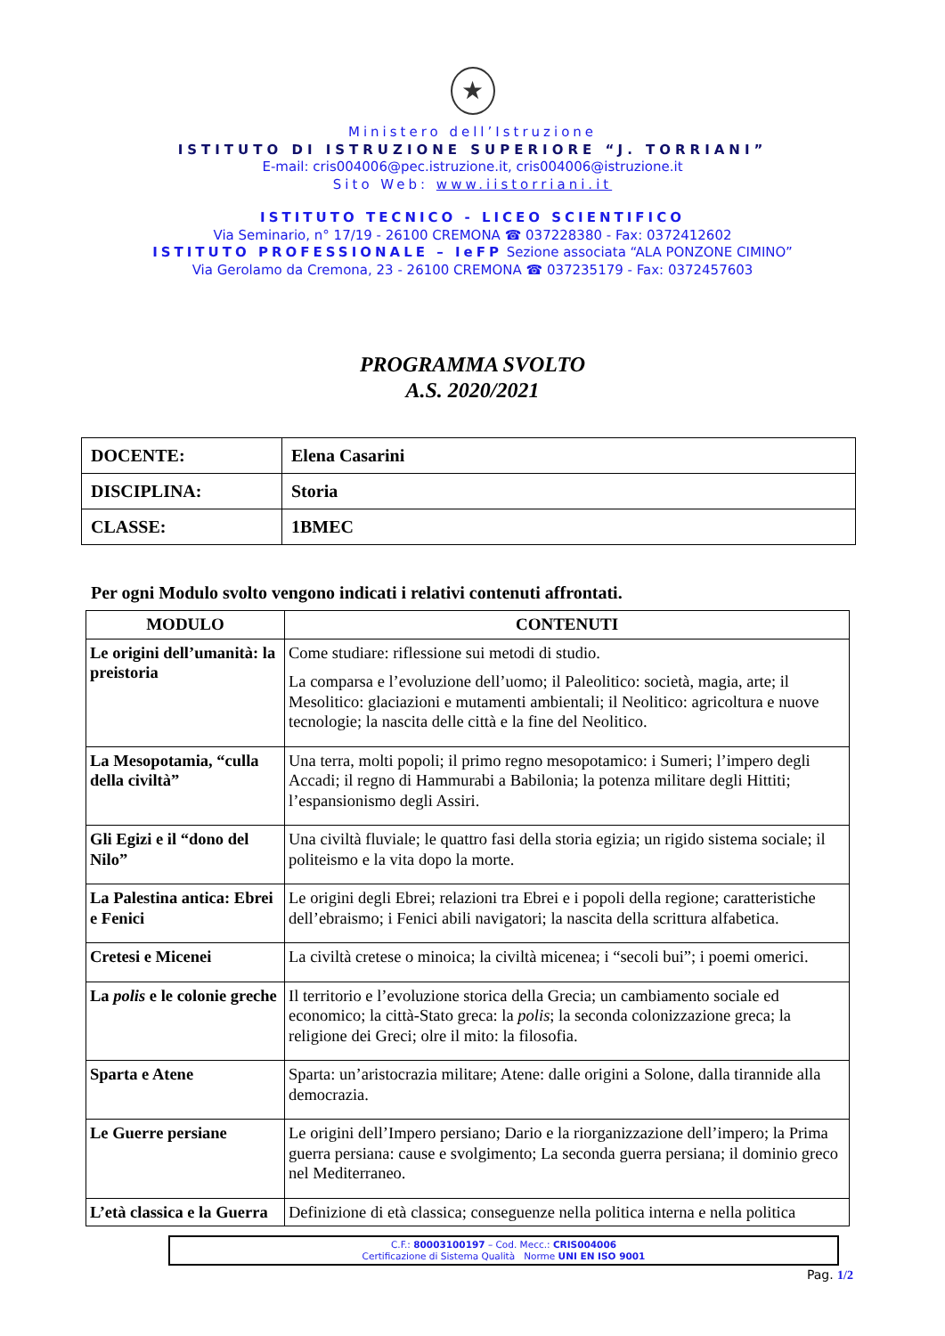★
Ministero dell’Istruzione
ISTITUTO DI ISTRUZIONE SUPERIORE “J. TORRIANI”
E-mail: cris004006@pec.istruzione.it, cris004006@istruzione.it
Sito Web: www.iistorriani.it
ISTITUTO TECNICO - LICEO SCIENTIFICO
Via Seminario, n° 17/19 - 26100 CREMONA ☎ 037228380 - Fax: 0372412602
ISTITUTO PROFESSIONALE – IeFP Sezione associata “ALA PONZONE CIMINO”
Via Gerolamo da Cremona, 23 - 26100 CREMONA ☎ 037235179 - Fax: 0372457603
PROGRAMMA SVOLTO
A.S. 2020/2021
| DOCENTE: | Elena Casarini |
| DISCIPLINA: | Storia |
| CLASSE: | 1BMEC |
Per ogni Modulo svolto vengono indicati i relativi contenuti affrontati.
| MODULO | CONTENUTI |
| --- | --- |
| Le origini dell’umanità: la preistoria | Come studiare: riflessione sui metodi di studio. La comparsa e l’evoluzione dell’uomo; il Paleolitico: società, magia, arte; il Mesolitico: glaciazioni e mutamenti ambientali; il Neolitico: agricoltura e nuove tecnologie; la nascita delle città e la fine del Neolitico. |
| La Mesopotamia, “culla della civiltà” | Una terra, molti popoli; il primo regno mesopotamico: i Sumeri; l’impero degli Accadi; il regno di Hammurabi a Babilonia; la potenza militare degli Hittiti; l’espansionismo degli Assiri. |
| Gli Egizi e il “dono del Nilo” | Una civiltà fluviale; le quattro fasi della storia egizia; un rigido sistema sociale; il politeismo e la vita dopo la morte. |
| La Palestina antica: Ebrei e Fenici | Le origini degli Ebrei; relazioni tra Ebrei e i popoli della regione; caratteristiche dell’ebraismo; i Fenici abili navigatori; la nascita della scrittura alfabetica. |
| Cretesi e Micenei | La civiltà cretese o minoica; la civiltà micenea; i “secoli bui”; i poemi omerici. |
| La polis e le colonie greche | Il territorio e l’evoluzione storica della Grecia; un cambiamento sociale ed economico; la città-Stato greca: la polis ; la seconda colonizzazione greca; la religione dei Greci; olre il mito: la filosofia. |
| Sparta e Atene | Sparta: un’aristocrazia militare; Atene: dalle origini a Solone, dalla tirannide alla democrazia. |
| Le Guerre persiane | Le origini dell’Impero persiano; Dario e la riorganizzazione dell’impero; la Prima guerra persiana: cause e svolgimento; La seconda guerra persiana; il dominio greco nel Mediterraneo. |
| L’età classica e la Guerra | Definizione di età classica; conseguenze nella politica interna e nella politica |
C.F.: 80003100197 – Cod. Mecc.: CRIS004006
Certificazione di Sistema Qualità Norme UNI EN ISO 9001
Pag. 1/2